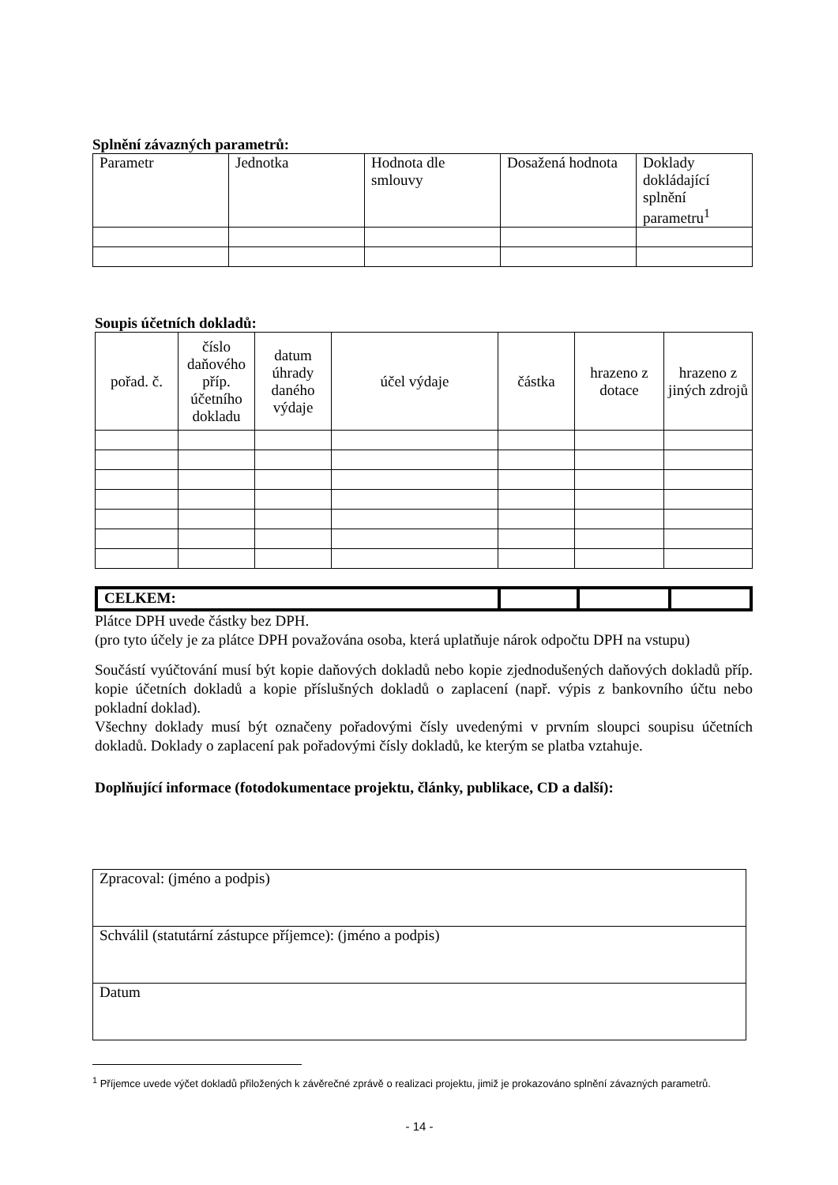Splnění závazných parametrů:
| Parametr | Jednotka | Hodnota dle smlouvy | Dosažená hodnota | Doklady dokládající splnění parametru<sup>1</sup> |
| --- | --- | --- | --- | --- |
Soupis účetních dokladů:
| pořad. č. | číslo daňového příp. účetního dokladu | datum úhrady daného výdaje | účel výdaje | částka | hrazeno z dotace | hrazeno z jiných zdrojů |
| --- | --- | --- | --- | --- | --- | --- |
| CELKEM: | | | |
Plátce DPH uvede částky bez DPH.
(pro tyto účely je za plátce DPH považována osoba, která uplatňuje nárok odpočtu DPH na vstupu)
Součástí vyúčtování musí být kopie daňových dokladů nebo kopie zjednodušených daňových dokladů příp. kopie účetních dokladů a kopie příslušných dokladů o zaplacení (např. výpis z bankovního účtu nebo pokladní doklad).
Všechny doklady musí být označeny pořadovými čísly uvedenými v prvním sloupci soupisu účetních dokladů. Doklady o zaplacení pak pořadovými čísly dokladů, ke kterým se platba vztahuje.
Doplňující informace (fotodokumentace projektu, články, publikace, CD a další):
| Zpracoval: (jméno a podpis) |
| Schválil (statutární zástupce příjemce): (jméno a podpis) |
| Datum |
<sup>1</sup> Příjemce uvede výčet dokladů přiložených k závěrečné zprávě o realizaci projektu, jimiž je prokazováno splnění závazných parametrů.
- 14 -